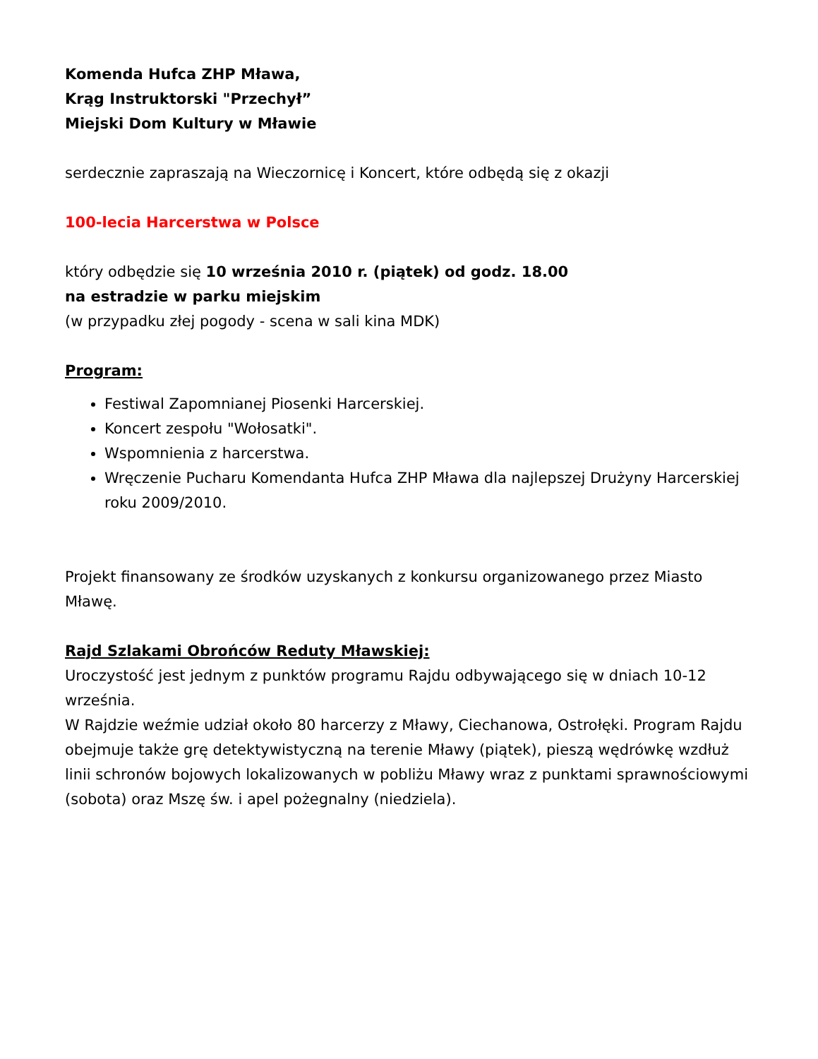Komenda Hufca ZHP Mława,
Krąg Instruktorski "Przechył”
Miejski Dom Kultury w Mławie
serdecznie zapraszają na Wieczornicę i Koncert, które odbędą się z okazji
100-lecia Harcerstwa w Polsce
który odbędzie się 10 września 2010 r. (piątek) od godz. 18.00
na estradzie w parku miejskim
(w przypadku złej pogody - scena w sali kina MDK)
Program:
Festiwal Zapomnianej Piosenki Harcerskiej.
Koncert zespołu "Wołosatki".
Wspomnienia z harcerstwa.
Wręczenie Pucharu Komendanta Hufca ZHP Mława dla najlepszej Drużyny Harcerskiej roku 2009/2010.
Projekt finansowany ze środków uzyskanych z konkursu organizowanego przez Miasto Mławę.
Rajd Szlakami Obrońców Reduty Mławskiej:
Uroczystość jest jednym z punktów programu Rajdu odbywającego się w dniach 10-12 września.
W Rajdzie weźmie udział około 80 harcerzy z Mławy, Ciechanowa, Ostrołęki. Program Rajdu obejmuje także grę detektywistyczną na terenie Mławy (piątek), pieszą wędrówkę wzdłuż linii schronów bojowych lokalizowanych w pobliżu Mławy wraz z punktami sprawnościowymi (sobota) oraz Mszę św. i apel pożegnalny (niedziela).